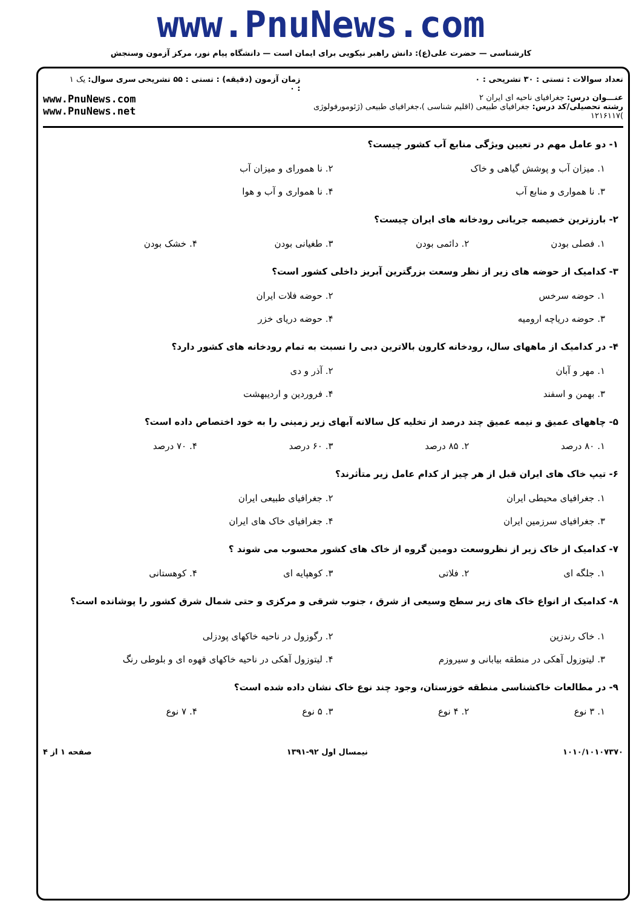www.PnuNews.com
کارشناسی — حضرت علی(ع): دانش راهبر نیکویی برای ایمان است — دانشگاه پیام نور، مرکز آزمون وسنجش
تعداد سوالات : تستی : ۳۰ تشریحی : ۰
عنـــوان درس: جغرافیای ناحیه ای ایران ۲
رشته تحصیلی/کد درس: جغرافیای طبیعی (اقلیم شناسی )،جغرافیای طبیعی (ژئومورفولوژی )۱۲۱۶۱۱۷
زمان آزمون (دقیقه) : تستی : ۵۵ تشریحی : ۰
سری سوال: یک ۱
www.PnuNews.com
www.PnuNews.net
۱- دو عامل مهم در تعیین ویژگی منابع آب کشور چیست؟
۱. میزان آب و پوشش گیاهی و خاک
۲. نا همورای و میزان آب
۳. نا هموارى و منابع آب
۴. نا هموارى و آب و هوا
۲- بارزترین خصیصه جریانی رودخانه های ایران چیست؟
۱. فصلی بودن
۲. دائمی بودن
۳. طغیانی بودن
۴. خشک بودن
۳- کدامیک از حوضه های زیر از نظر وسعت بزرگترین آبریز داخلی کشور است؟
۱. حوضه سرخس
۲. حوضه فلات ایران
۳. حوضه دریاچه ارومیه
۴. حوضه دریای خزر
۴- در کدامیک از ماههای سال، رودخانه کارون بالاترین دبی را نسبت به تمام رودخانه های کشور دارد؟
۱. مهر و آبان
۲. آذر و دی
۳. بهمن و اسفند
۴. فروردین و اردیبهشت
۵- چاههای عمیق و نیمه عمیق چند درصد از تخلیه کل سالانه آبهای زیر زمینی را به خود اختصاص داده است؟
۱. ۸۰ درصد
۲. ۸۵ درصد
۳. ۶۰ درصد
۴. ۷۰ درصد
۶- تیپ خاک های ایران قبل از هر چیز از کدام عامل زیر متأثرند؟
۱. جغرافیای محیطی ایران
۲. جغرافیای طبیعی ایران
۳. جغرافیای سرزمین ایران
۴. جغرافیای خاک های ایران
۷- کدامیک از خاک زیر از نظروسعت دومین گروه از خاک های کشور محسوب می شوند ؟
۱. جلگه ای
۲. فلاتی
۳. کوهپایه ای
۴. کوهستانی
۸- کدامیک از انواع خاک های زیر سطح وسیعی از شرق ، جنوب شرقی و مرکزی و حتی شمال شرق کشور را پوشانده است؟
۱. خاک رندزین
۲. رگوزول در ناحیه خاکهای پودزلی
۳. لیتوزول آهکی در منطقه بیابانی و سیروزم
۴. لیتوزول آهکی در ناحیه خاکهای قهوه ای و بلوطی رنگ
۹- در مطالعات خاکشناسی منطقه خوزستان، وجود چند نوع خاک نشان داده شده است؟
۱. ۳ نوع
۲. ۴ نوع
۳. ۵ نوع
۴. ۷ نوع
۱۰۱۰/۱۰۱۰۷۳۷۰ نیمسال اول ۹۲-۱۳۹۱ صفحه ۱ از ۴